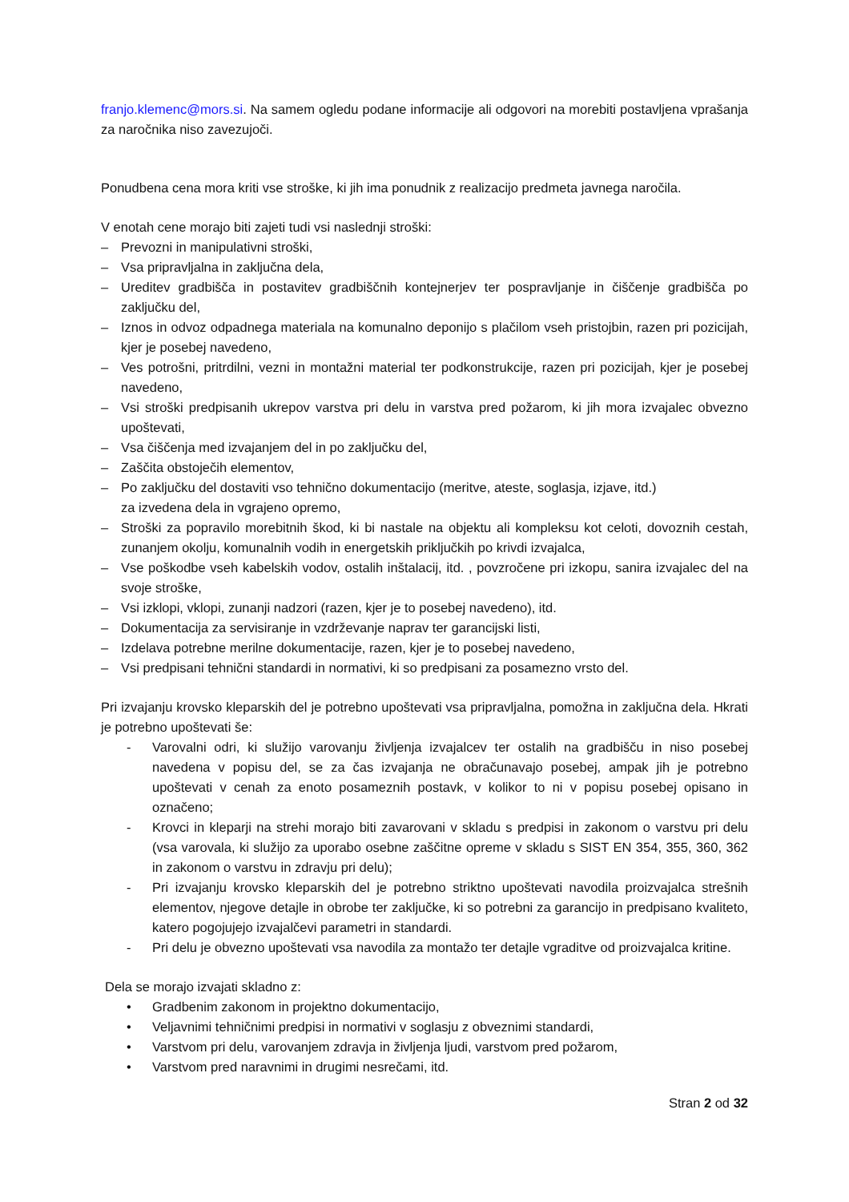franjo.klemenc@mors.si. Na samem ogledu podane informacije ali odgovori na morebiti postavljena vprašanja za naročnika niso zavezujoči.
Ponudbena cena mora kriti vse stroške, ki jih ima ponudnik z realizacijo predmeta javnega naročila.
V enotah cene morajo biti zajeti tudi vsi naslednji stroški:
– Prevozni in manipulativni stroški,
– Vsa pripravljalna in zaključna dela,
– Ureditev gradbišča in postavitev gradbiščnih kontejnerjev ter pospravljanje in čiščenje gradbišča po zaključku del,
– Iznos in odvoz odpadnega materiala na komunalno deponijo s plačilom vseh pristojbin, razen pri pozicijah, kjer je posebej navedeno,
– Ves potrošni, pritrdilni, vezni in montažni material ter podkonstrukcije, razen pri pozicijah, kjer je posebej navedeno,
– Vsi stroški predpisanih ukrepov varstva pri delu in varstva pred požarom, ki jih mora izvajalec obvezno upoštevati,
– Vsa čiščenja med izvajanjem del in po zaključku del,
– Zaščita obstoječih elementov,
– Po zaključku del dostaviti vso tehnično dokumentacijo (meritve, ateste, soglasja, izjave, itd.)
za izvedena dela in vgrajeno opremo,
– Stroški za popravilo morebitnih škod, ki bi nastale na objektu ali kompleksu kot celoti, dovoznih cestah, zunanjem okolju, komunalnih vodih in energetskih priključkih po krivdi izvajalca,
– Vse poškodbe vseh kabelskih vodov, ostalih inštalacij, itd. , povzročene pri izkopu, sanira izvajalec del na svoje stroške,
– Vsi izklopi, vklopi, zunanji nadzori (razen, kjer je to posebej navedeno), itd.
– Dokumentacija za servisiranje in vzdrževanje naprav ter garancijski listi,
– Izdelava potrebne merilne dokumentacije, razen, kjer je to posebej navedeno,
– Vsi predpisani tehnični standardi in normativi, ki so predpisani za posamezno vrsto del.
Pri izvajanju krovsko kleparskih del je potrebno upoštevati vsa pripravljalna, pomožna in zaključna dela. Hkrati je potrebno upoštevati še:
- Varovalni odri, ki služijo varovanju življenja izvajalcev ter ostalih na gradbišču in niso posebej navedena v popisu del, se za čas izvajanja ne obračunavajo posebej, ampak jih je potrebno upoštevati v cenah za enoto posameznih postavk, v kolikor to ni v popisu posebej opisano in označeno;
- Krovci in kleparji na strehi morajo biti zavarovani v skladu s predpisi in zakonom o varstvu pri delu (vsa varovala, ki služijo za uporabo osebne zaščitne opreme v skladu s SIST EN 354, 355, 360, 362 in zakonom o varstvu in zdravju pri delu);
- Pri izvajanju krovsko kleparskih del je potrebno striktno upoštevati navodila proizvajalca strešnih elementov, njegove detajle in obrobe ter zaključke, ki so potrebni za garancijo in predpisano kvaliteto, katero pogojujejo izvajalčevi parametri in standardi.
- Pri delu je obvezno upoštevati vsa navodila za montažo ter detajle vgraditve od proizvajalca kritine.
Dela se morajo izvajati skladno z:
• Gradbenim zakonom in projektno dokumentacijo,
• Veljavnimi tehničnimi predpisi in normativi v soglasju z obveznimi standardi,
• Varstvom pri delu, varovanjem zdravja in življenja ljudi, varstvom pred požarom,
• Varstvom pred naravnimi in drugimi nesrečami, itd.
Stran 2 od 32